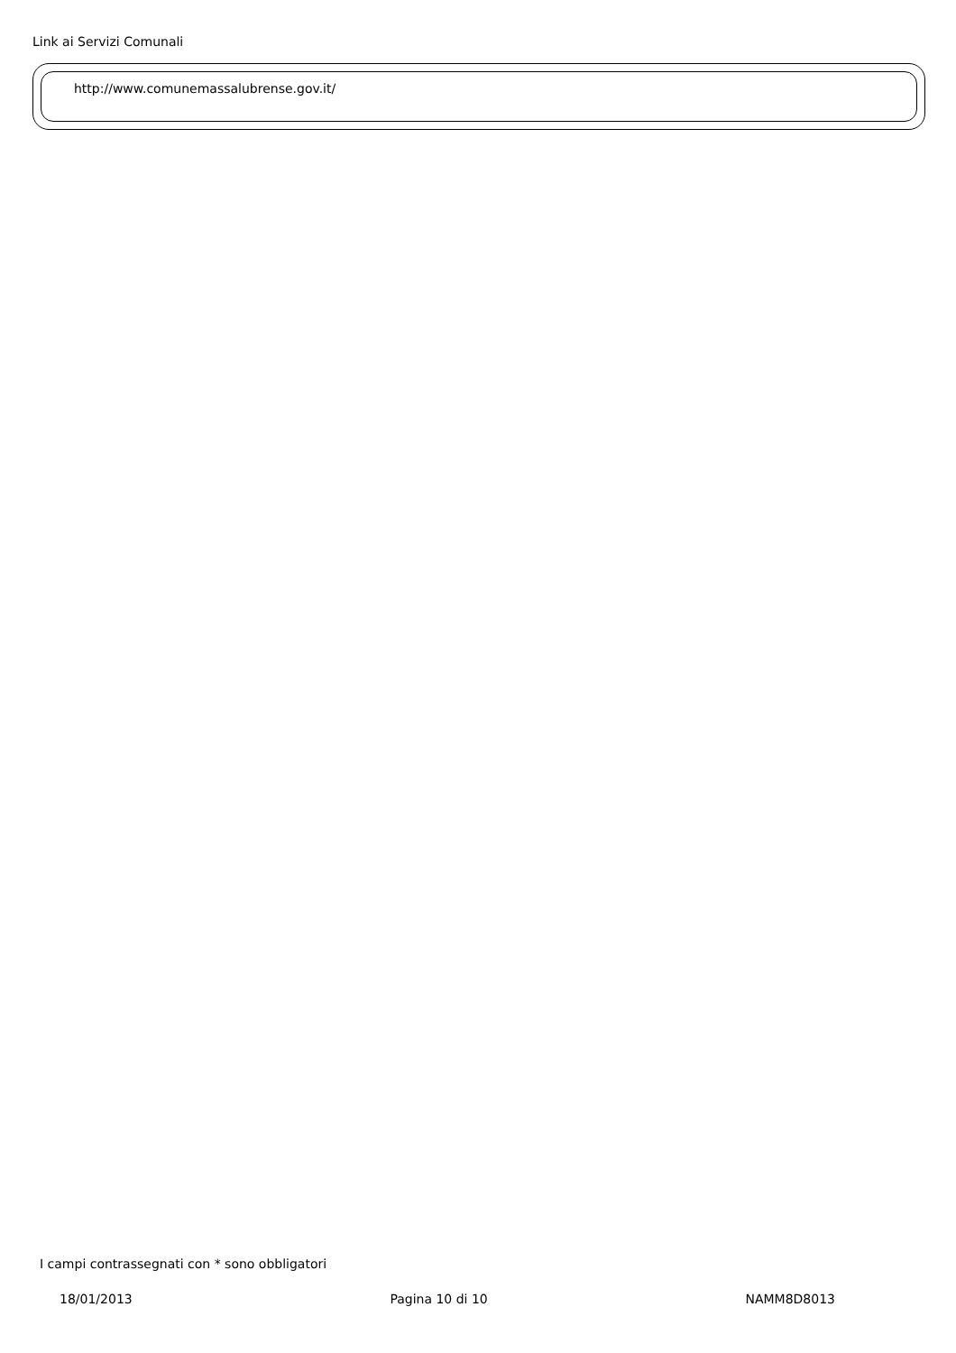Link ai Servizi Comunali
http://www.comunemassalubrense.gov.it/
I campi contrassegnati con * sono obbligatori
18/01/2013 Pagina 10 di 10 NAMM8D8013